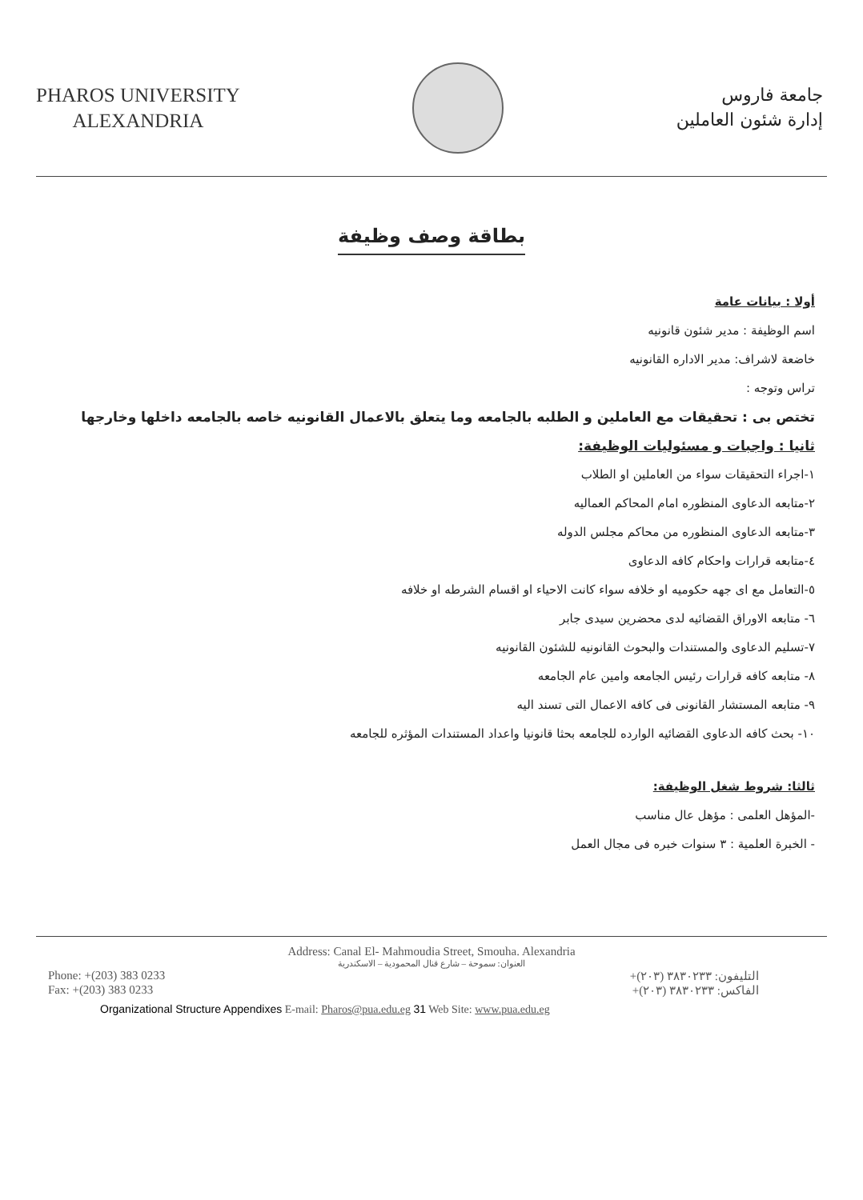PHAROS UNIVERSITY
ALEXANDRIA
جامعة فاروس
إدارة شئون العاملين
بطاقة وصف وظيفة
أولا : بيانات عامة
اسم الوظيفة : مدير شئون قانونيه
خاضعة لاشراف: مدير الاداره القانونيه
تراس وتوجه :
تختص بى : تحقيقات مع العاملين و الطلبه بالجامعه وما يتعلق بالاعمال القانونيه خاصه بالجامعه داخلها وخارجها
ثانيا : واجبات و مسئوليات الوظيفة:
١-اجراء التحقيقات سواء من العاملين او الطلاب
٢-متابعه الدعاوى المنظوره امام المحاكم العماليه
٣-متابعه الدعاوى المنظوره من محاكم مجلس الدوله
٤-متابعه قرارات واحكام كافه الدعاوى
٥-التعامل مع اى جهه حكوميه او خلافه سواء كانت الاحياء او اقسام الشرطه او خلافه
٦- متابعه الاوراق القضائيه لدى محضرين سيدى جابر
٧-تسليم الدعاوى والمستندات والبحوث القانونيه للشئون القانونيه
٨- متابعه كافه قرارات رئيس الجامعه وامين عام الجامعه
٩- متابعه المستشار القانونى فى كافه الاعمال التى تسند اليه
١٠- بحث كافه الدعاوى القضائيه الوارده للجامعه بحثا قانونيا واعداد المستندات المؤثره للجامعه
ثالثا: شروط شغل الوظيفة:
-المؤهل العلمى : مؤهل عال مناسب
- الخبرة العلمية : ٣ سنوات خبره فى مجال العمل
Address: Canal El- Mahmoudia Street, Smouha. Alexandria
العنوان: سموحة – شارع قنال المحمودية – الاسكندرية
Phone: +(203) 383 0233 التليفون: ٣٨٣٠٢٣٣ (٢٠٣)+
Fax: +(203) 383 0233 الفاكس: ٣٨٣٠٢٣٣ (٢٠٣)+
Organizational Structure Appendixes E-mail: Pharos@pua.edu.eg 31 Web Site: www.pua.edu.eg